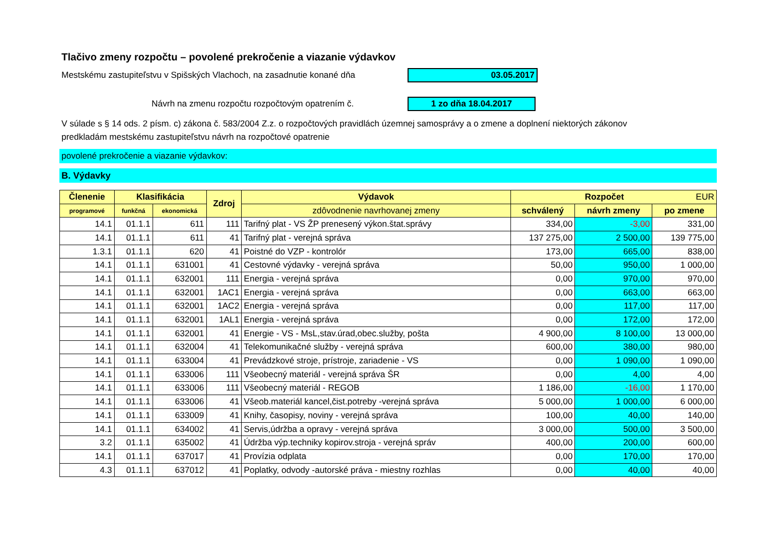Tlačivo zmeny rozpočtu – povolené prekročenie a viazanie výdavkov
Mestskému zastupiteľstvu v Spišských Vlachoch, na zasadnutie konané dňa 03.05.2017
Návrh na zmenu rozpočtu rozpočtovým opatrením č. 1 zo dňa 18.04.2017
V súlade s § 14 ods. 2 písm. c) zákona č. 583/2004 Z.z. o rozpočtových pravidlách územnej samosprávy a o zmene a doplnení niektorých zákonov
predkladám mestskému zastupiteľstvu návrh na rozpočtové opatrenie
povolené prekročenie a viazanie výdavkov:
B. Výdavky
| Členenie | Klasifikácia | | Zdroj | Výdavok | Rozpočet EUR | | |
| --- | --- | --- | --- | --- | --- | --- | --- |
| programové | funkčná | ekonomická | | zdôvodnenie navrhovanej zmeny | schválený | návrh zmeny | po zmene |
| 14.1 | 01.1.1 | 611 | 111 | Tarifný plat - VS ŽP prenesený výkon.štat.správy | 334,00 | -3,00 | 331,00 |
| 14.1 | 01.1.1 | 611 | 41 | Tarifný plat - verejná správa | 137 275,00 | 2 500,00 | 139 775,00 |
| 1.3.1 | 01.1.1 | 620 | 41 | Poistné do VZP - kontrolór | 173,00 | 665,00 | 838,00 |
| 14.1 | 01.1.1 | 631001 | 41 | Cestovné výdavky - verejná správa | 50,00 | 950,00 | 1 000,00 |
| 14.1 | 01.1.1 | 632001 | 111 | Energia - verejná správa | 0,00 | 970,00 | 970,00 |
| 14.1 | 01.1.1 | 632001 | 1AC1 | Energia - verejná správa | 0,00 | 663,00 | 663,00 |
| 14.1 | 01.1.1 | 632001 | 1AC2 | Energia - verejná správa | 0,00 | 117,00 | 117,00 |
| 14.1 | 01.1.1 | 632001 | 1AL1 | Energia - verejná správa | 0,00 | 172,00 | 172,00 |
| 14.1 | 01.1.1 | 632001 | 41 | Energie - VS - MsL,stav.úrad,obec.služby, pošta | 4 900,00 | 8 100,00 | 13 000,00 |
| 14.1 | 01.1.1 | 632004 | 41 | Telekomunikačné služby - verejná správa | 600,00 | 380,00 | 980,00 |
| 14.1 | 01.1.1 | 633004 | 41 | Prevádzkové stroje, prístroje, zariadenie - VS | 0,00 | 1 090,00 | 1 090,00 |
| 14.1 | 01.1.1 | 633006 | 111 | Všeobecný materiál - verejná správa ŠR | 0,00 | 4,00 | 4,00 |
| 14.1 | 01.1.1 | 633006 | 111 | Všeobecný materiál - REGOB | 1 186,00 | -16,00 | 1 170,00 |
| 14.1 | 01.1.1 | 633006 | 41 | Všeob.materiál kancel,čist.potreby -verejná správa | 5 000,00 | 1 000,00 | 6 000,00 |
| 14.1 | 01.1.1 | 633009 | 41 | Knihy, časopisy, noviny - verejná správa | 100,00 | 40,00 | 140,00 |
| 14.1 | 01.1.1 | 634002 | 41 | Servis,údržba a opravy - verejná správa | 3 000,00 | 500,00 | 3 500,00 |
| 3.2 | 01.1.1 | 635002 | 41 | Údržba výp.techniky kopirov.stroja - verejná správ | 400,00 | 200,00 | 600,00 |
| 14.1 | 01.1.1 | 637017 | 41 | Provízia odplata | 0,00 | 170,00 | 170,00 |
| 4.3 | 01.1.1 | 637012 | 41 | Poplatky, odvody -autorské práva - miestny rozhlas | 0,00 | 40,00 | 40,00 |